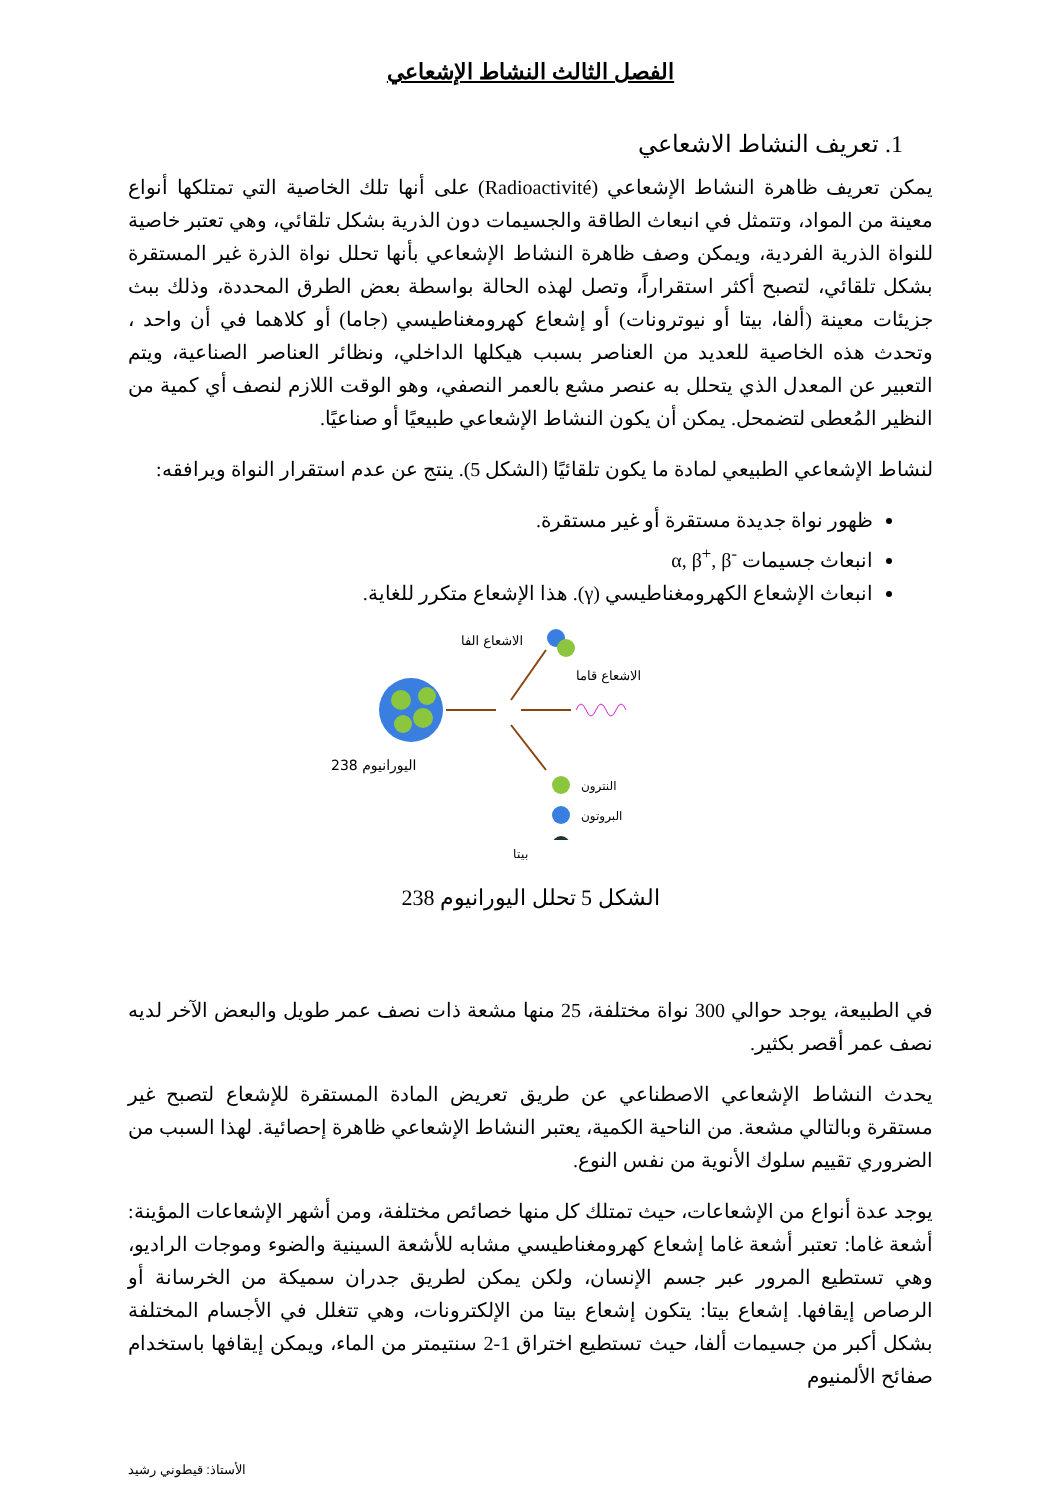الفصل الثالث النشاط الإشعاعي
1. تعريف النشاط الاشعاعي
يمكن تعريف ظاهرة النشاط الإشعاعي (Radioactivité) على أنها تلك الخاصية التي تمتلكها أنواع معينة من المواد، وتتمثل في انبعاث الطاقة والجسيمات دون الذرية بشكل تلقائي، وهي تعتبر خاصية للنواة الذرية الفردية، ويمكن وصف ظاهرة النشاط الإشعاعي بأنها تحلل نواة الذرة غير المستقرة بشكل تلقائي، لتصبح أكثر استقراراً، وتصل لهذه الحالة بواسطة بعض الطرق المحددة، وذلك ببث جزيئات معينة (ألفا، بيتا أو نيوترونات) أو إشعاع كهرومغناطيسي (جاما) أو كلاهما في أن واحد ، وتحدث هذه الخاصية للعديد من العناصر بسبب هيكلها الداخلي، ونظائر العناصر الصناعية، ويتم التعبير عن المعدل الذي يتحلل به عنصر مشع بالعمر النصفي، وهو الوقت اللازم لنصف أي كمية من النظير المُعطى لتضمحل. يمكن أن يكون النشاط الإشعاعي طبيعيًا أو صناعيًا.
لنشاط الإشعاعي الطبيعي لمادة ما يكون تلقائيًا (الشكل 5). ينتج عن عدم استقرار النواة ويرافقه:
ظهور نواة جديدة مستقرة أو غير مستقرة.
انبعاث جسيمات α, β<sup>+</sup>, β<sup>-</sup>
انبعاث الإشعاع الكهرومغناطيسي (γ). هذا الإشعاع متكرر للغاية.
الاشعاع الفا
الاشعاع قاما
اليورانيوم 238
النترون
البروتون
بيتا
الشكل 5 تحلل اليورانيوم 238
في الطبيعة، يوجد حوالي 300 نواة مختلفة، 25 منها مشعة ذات نصف عمر طويل والبعض الآخر لديه نصف عمر أقصر بكثير.
يحدث النشاط الإشعاعي الاصطناعي عن طريق تعريض المادة المستقرة للإشعاع لتصبح غير مستقرة وبالتالي مشعة. من الناحية الكمية، يعتبر النشاط الإشعاعي ظاهرة إحصائية. لهذا السبب من الضروري تقييم سلوك الأنوية من نفس النوع.
يوجد عدة أنواع من الإشعاعات، حيث تمتلك كل منها خصائص مختلفة، ومن أشهر الإشعاعات المؤينة: أشعة غاما: تعتبر أشعة غاما إشعاع كهرومغناطيسي مشابه للأشعة السينية والضوء وموجات الراديو، وهي تستطيع المرور عبر جسم الإنسان، ولكن يمكن لطريق جدران سميكة من الخرسانة أو الرصاص إيقافها. إشعاع بيتا: يتكون إشعاع بيتا من الإلكترونات، وهي تتغلل في الأجسام المختلفة بشكل أكبر من جسيمات ألفا، حيث تستطيع اختراق 1-2 سنتيمتر من الماء، ويمكن إيقافها باستخدام صفائح الألمنيوم
الأستاذ: قيطوني رشيد